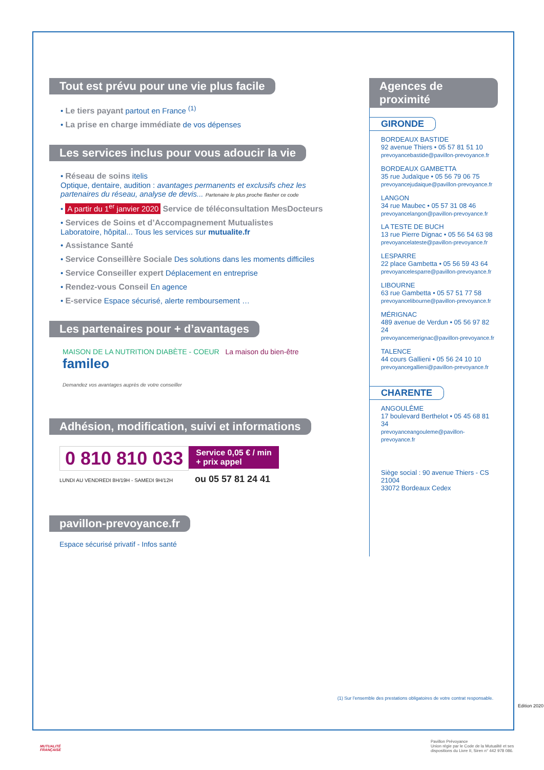Tout est prévu pour une vie plus facile
• Le tiers payant partout en France <sup>(1)</sup>
• La prise en charge immédiate de vos dépenses
Les services inclus pour vous adoucir la vie
• Réseau de soins itelis
Optique, dentaire, audition : avantages permanents et exclusifs chez les partenaires du réseau, analyse de devis... Partenaire le plus proche flasher ce code
• A partir du 1<sup>er</sup> janvier 2020 Service de téléconsultation MesDocteurs
• Services de Soins et d’Accompagnement Mutualistes
Laboratoire, hôpital... Tous les services sur mutualite.fr
• Assistance Santé
• Service Conseillère Sociale Des solutions dans les moments difficiles
• Service Conseiller expert Déplacement en entreprise
• Rendez-vous Conseil En agence
• E-service Espace sécurisé, alerte remboursement …
Les partenaires pour + d’avantages
MAISON DE LA NUTRITION DIABÈTE - COEUR La maison du bien-être famileo
Demandez vos avantages auprès de votre conseiller
Adhésion, modification, suivi et informations
0 810 810 033 Service 0,05 € / min
+ prix appel
LUNDI AU VENDREDI 8H/19H - SAMEDI 9H/12H ou 05 57 81 24 41
pavillon-prevoyance.fr
Espace sécurisé privatif - Infos santé
Agences de proximité
GIRONDE
BORDEAUX BASTIDE
92 avenue Thiers • 05 57 81 51 10
prevoyancebastide@pavillon-prevoyance.fr
BORDEAUX GAMBETTA
35 rue Judaïque • 05 56 79 06 75
prevoyancejudaique@pavillon-prevoyance.fr
LANGON
34 rue Maubec • 05 57 31 08 46
prevoyancelangon@pavillon-prevoyance.fr
LA TESTE DE BUCH
13 rue Pierre Dignac • 05 56 54 63 98
prevoyancelateste@pavillon-prevoyance.fr
LESPARRE
22 place Gambetta • 05 56 59 43 64
prevoyancelesparre@pavillon-prevoyance.fr
LIBOURNE
63 rue Gambetta • 05 57 51 77 58
prevoyancelibourne@pavillon-prevoyance.fr
MÉRIGNAC
489 avenue de Verdun • 05 56 97 82 24
prevoyancemerignac@pavillon-prevoyance.fr
TALENCE
44 cours Gallieni • 05 56 24 10 10
prevoyancegallieni@pavillon-prevoyance.fr
CHARENTE
ANGOULÊME
17 boulevard Berthelot • 05 45 68 81 34
prevoyanceangouleme@pavillon-prevoyance.fr
Siège social : 90 avenue Thiers - CS 21004
33072 Bordeaux Cedex
(1) Sur l’ensemble des prestations obligatoires de votre contrat responsable.
Edition 2020
MUTUALITÉ
FRANÇAISE
Pavillon Prévoyance
Union régie par le Code de la Mutualité et ses
dispositions du Livre II, Siren n° 442 978 086.